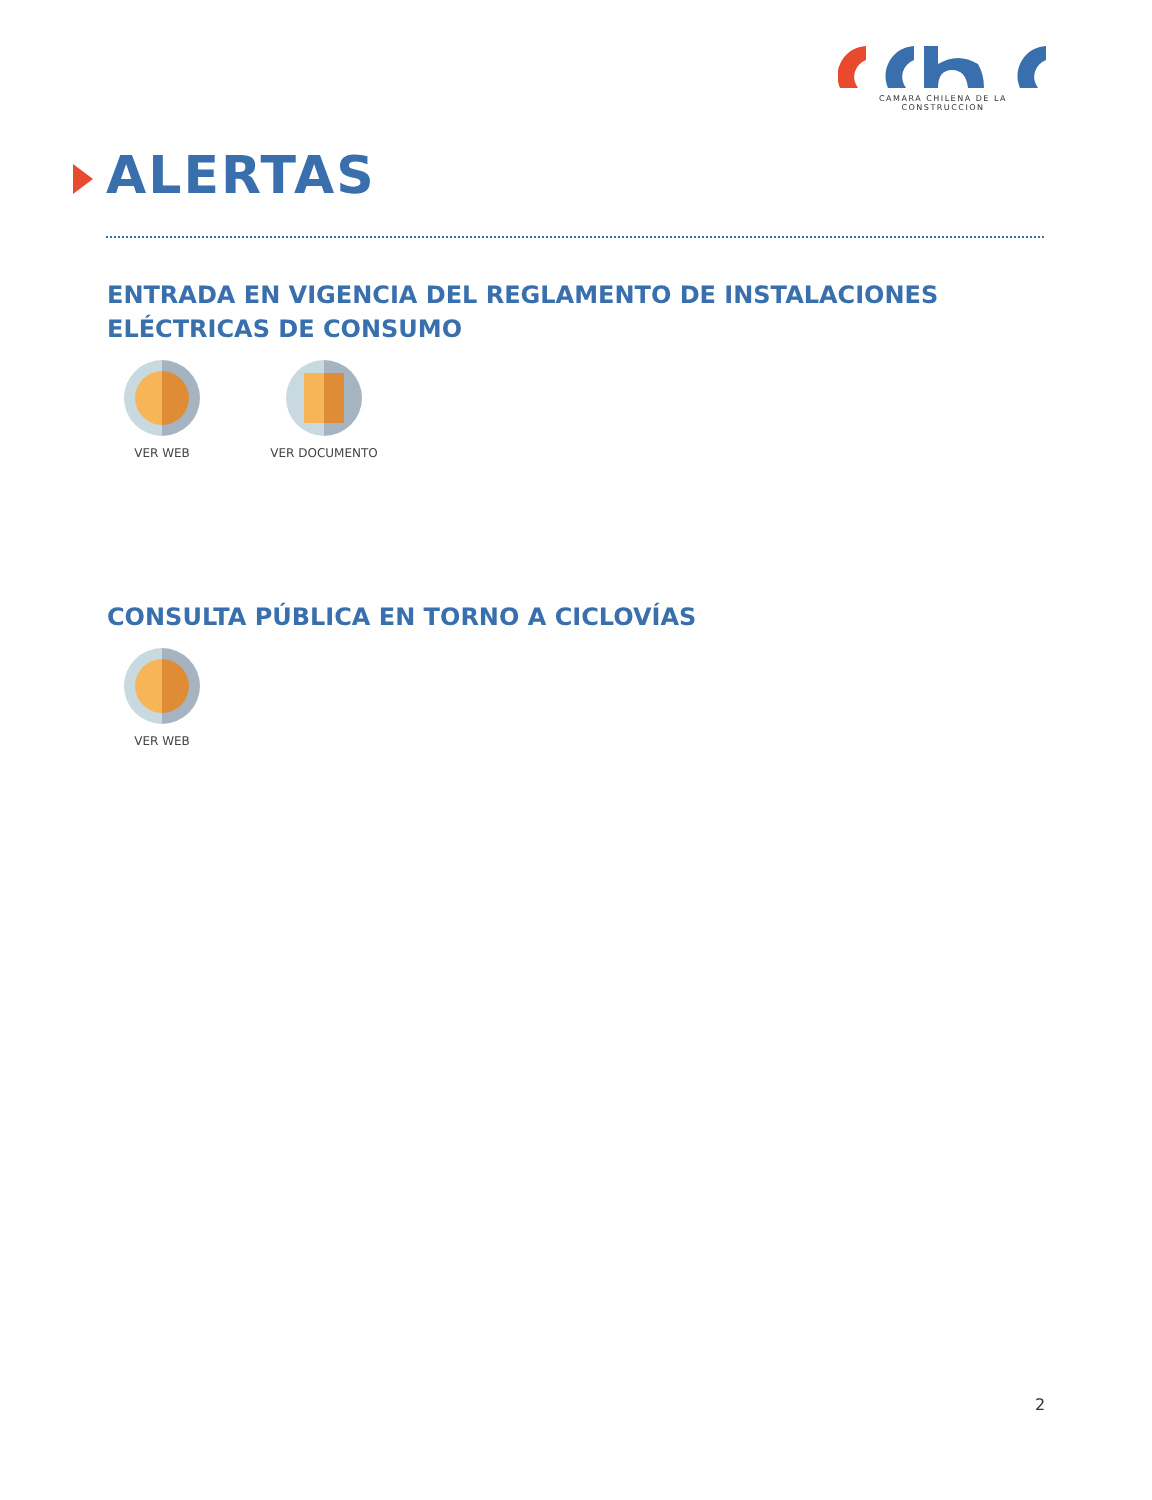CAMARA CHILENA DE LA CONSTRUCCION
ALERTAS
ENTRADA EN VIGENCIA DEL REGLAMENTO DE INSTALACIONES ELÉCTRICAS DE CONSUMO
VER WEB VER DOCUMENTO
CONSULTA PÚBLICA EN TORNO A CICLOVÍAS
VER WEB
2